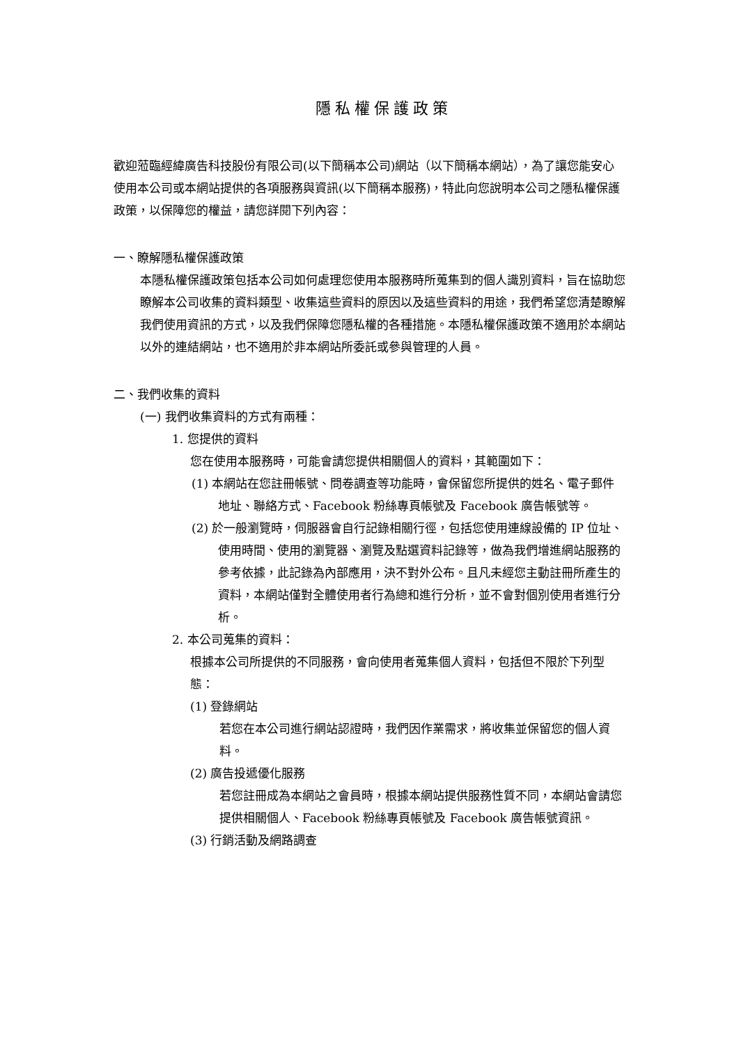隱私權保護政策
歡迎蒞臨經緯廣告科技股份有限公司(以下簡稱本公司)網站（以下簡稱本網站），為了讓您能安心使用本公司或本網站提供的各項服務與資訊(以下簡稱本服務)，特此向您說明本公司之隱私權保護政策，以保障您的權益，請您詳閱下列內容：
一、瞭解隱私權保護政策
本隱私權保護政策包括本公司如何處理您使用本服務時所蒐集到的個人識別資料，旨在協助您瞭解本公司收集的資料類型、收集這些資料的原因以及這些資料的用途，我們希望您清楚瞭解我們使用資訊的方式，以及我們保障您隱私權的各種措施。本隱私權保護政策不適用於本網站以外的連結網站，也不適用於非本網站所委託或參與管理的人員。
二、我們收集的資料
(一) 我們收集資料的方式有兩種：
1. 您提供的資料
您在使用本服務時，可能會請您提供相關個人的資料，其範圍如下：
(1) 本網站在您註冊帳號、問卷調查等功能時，會保留您所提供的姓名、電子郵件地址、聯絡方式、Facebook 粉絲專頁帳號及 Facebook 廣告帳號等。
(2) 於一般瀏覽時，伺服器會自行記錄相關行徑，包括您使用連線設備的 IP 位址、使用時間、使用的瀏覽器、瀏覽及點選資料記錄等，做為我們增進網站服務的參考依據，此記錄為內部應用，決不對外公布。且凡未經您主動註冊所產生的資料，本網站僅對全體使用者行為總和進行分析，並不會對個別使用者進行分析。
2. 本公司蒐集的資料：
根據本公司所提供的不同服務，會向使用者蒐集個人資料，包括但不限於下列型態：
(1) 登錄網站
若您在本公司進行網站認證時，我們因作業需求，將收集並保留您的個人資料。
(2) 廣告投遞優化服務
若您註冊成為本網站之會員時，根據本網站提供服務性質不同，本網站會請您提供相關個人、Facebook 粉絲專頁帳號及 Facebook 廣告帳號資訊。
(3) 行銷活動及網路調查